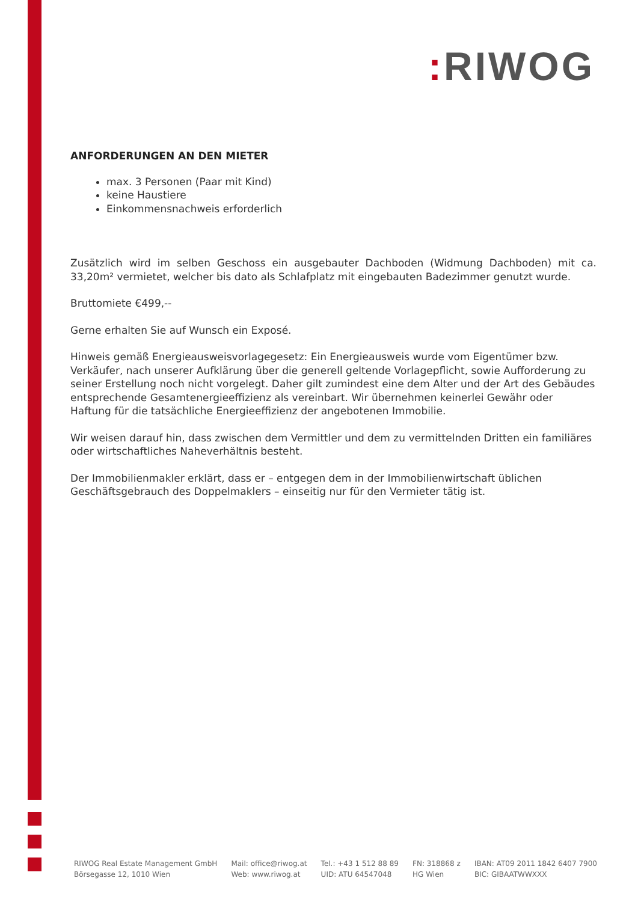: RIWOG
ANFORDERUNGEN AN DEN MIETER
max. 3 Personen (Paar mit Kind)
keine Haustiere
Einkommensnachweis erforderlich
Zusätzlich wird im selben Geschoss ein ausgebauter Dachboden (Widmung Dachboden) mit ca. 33,20m² vermietet, welcher bis dato als Schlafplatz mit eingebauten Badezimmer genutzt wurde.
Bruttomiete €499,--
Gerne erhalten Sie auf Wunsch ein Exposé.
Hinweis gemäß Energieausweisvorlagegesetz: Ein Energieausweis wurde vom Eigentümer bzw. Verkäufer, nach unserer Aufklärung über die generell geltende Vorlagepflicht, sowie Aufforderung zu seiner Erstellung noch nicht vorgelegt. Daher gilt zumindest eine dem Alter und der Art des Gebäudes entsprechende Gesamtenergieeffizienz als vereinbart. Wir übernehmen keinerlei Gewähr oder Haftung für die tatsächliche Energieeffizienz der angebotenen Immobilie.
Wir weisen darauf hin, dass zwischen dem Vermittler und dem zu vermittelnden Dritten ein familiäres oder wirtschaftliches Naheverhältnis besteht.
Der Immobilienmakler erklärt, dass er – entgegen dem in der Immobilienwirtschaft üblichen
Geschäftsgebrauch des Doppelmaklers – einseitig nur für den Vermieter tätig ist.
RIWOG Real Estate Management GmbH
Börsegasse 12, 1010 Wien
Mail: office@riwog.at
Web: www.riwog.at
Tel.: +43 1 512 88 89
UID: ATU 64547048
FN: 318868 z
HG Wien
IBAN: AT09 2011 1842 6407 7900
BIC: GIBAATWWXXX